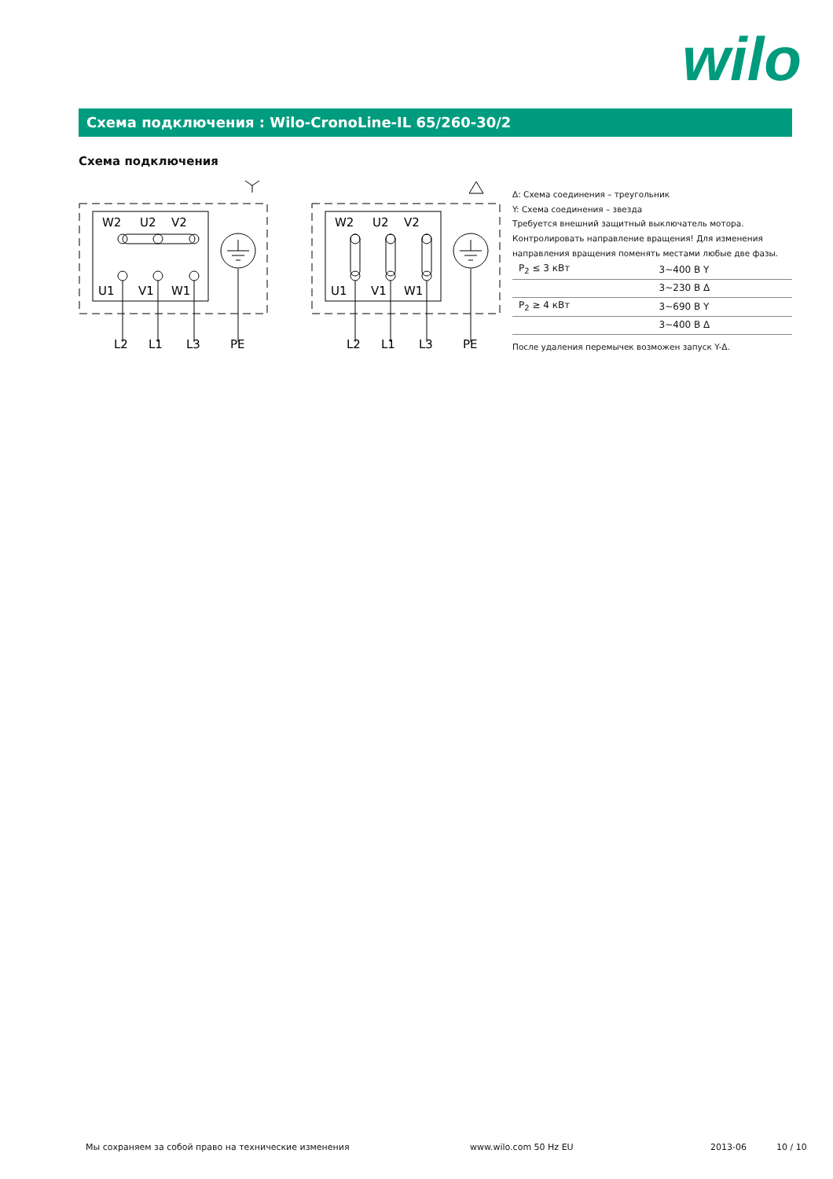wilo
Схема подключения : Wilo-CronoLine-IL 65/260-30/2
Схема подключения
W2
U2
V2
U1
V1
W1
L2
L1
L3
PE
W2
U2
V2
U1
V1
W1
L2
L1
L3
PE
Δ: Схема соединения – треугольник
Y: Схема соединения – звезда
Требуется внешний защитный выключатель мотора.
Контролировать направление вращения! Для изменения направления вращения поменять местами любые две фазы.
| P<sub>2</sub> ≤ 3 кВт | 3~400 В Y |
| | 3~230 В Δ |
| P<sub>2</sub> ≥ 4 кВт | 3~690 В Y |
| | 3~400 В Δ |
После удаления перемычек возможен запуск Y-Δ.
Мы сохраняем за собой право на технические изменения www.wilo.com 50 Hz EU 2013-06 10 / 10